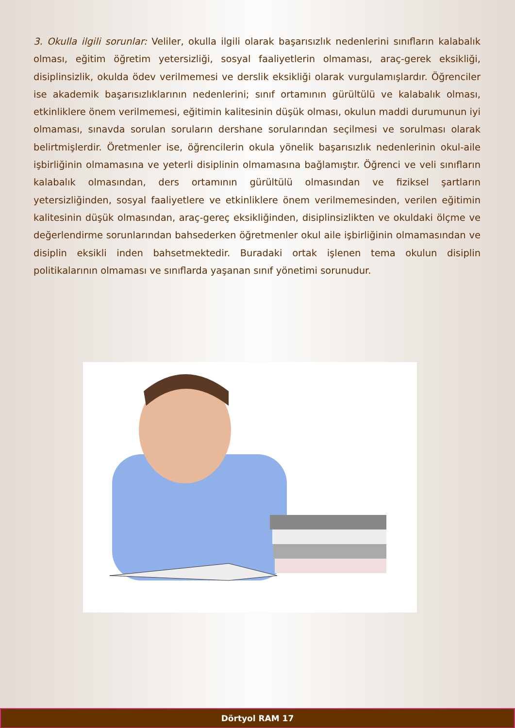3. Okulla ilgili sorunlar: Veliler, okulla ilgili olarak başarısızlık nedenlerini sınıfların kalabalık olması, eğitim öğretim yetersizliği, sosyal faaliyetlerin olmaması, araç-gerek eksikliği, disiplinsizlik, okulda ödev verilmemesi ve derslik eksikliği olarak vurgulamışlardır. Öğrenciler ise akademik başarısızlıklarının nedenlerini; sınıf ortamının gürültülü ve kalabalık olması, etkinliklere önem verilmemesi, eğitimin kalitesinin düşük olması, okulun maddi durumunun iyi olmaması, sınavda sorulan soruların dershane sorularından seçilmesi ve sorulması olarak belirtmişlerdir. Öretmenler ise, öğrencilerin okula yönelik başarısızlık nedenlerinin okul-aile işbirliğinin olmamasına ve yeterli disiplinin olmamasına bağlamıştır. Öğrenci ve veli sınıfların kalabalık olmasından, ders ortamının gürültülü olmasından ve fiziksel şartların yetersizliğinden, sosyal faaliyetlere ve etkinliklere önem verilmemesinden, verilen eğitimin kalitesinin düşük olmasından, araç-gereç eksikliğinden, disiplinsizlikten ve okuldaki ölçme ve değerlendirme sorunlarından bahsederken öğretmenler okul aile işbirliğinin olmamasından ve disiplin eksikli inden bahsetmektedir. Buradaki ortak işlenen tema okulun disiplin politikalarının olmaması ve sınıflarda yaşanan sınıf yönetimi sorunudur.
Dörtyol RAM 17